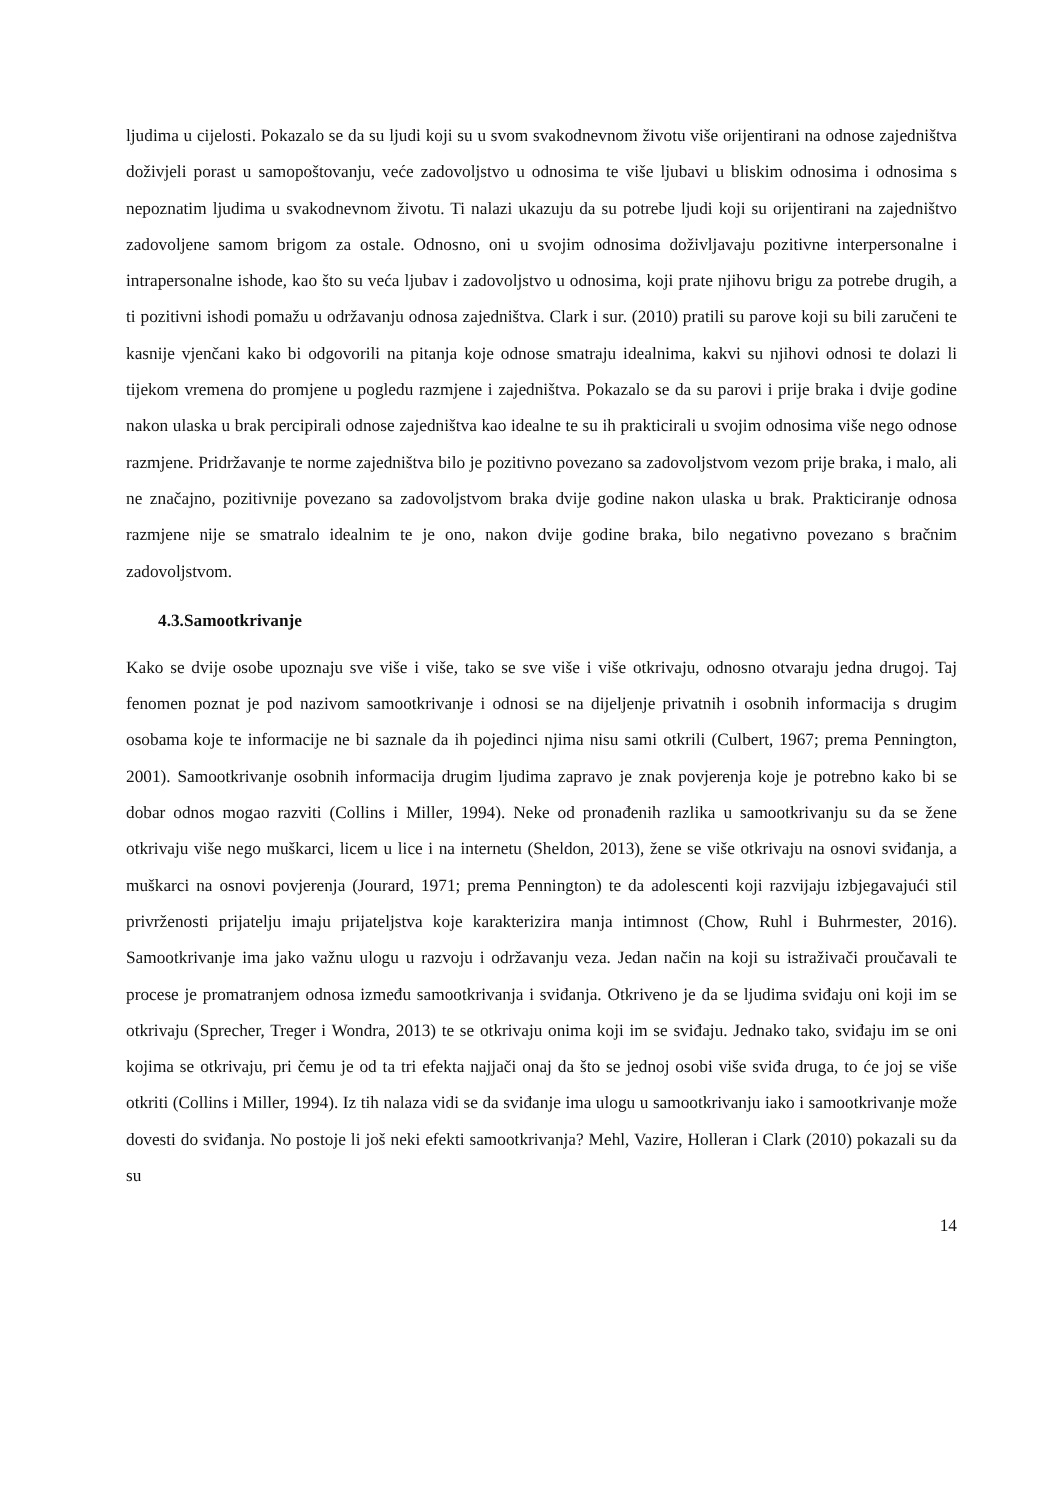ljudima u cijelosti. Pokazalo se da su ljudi koji su u svom svakodnevnom životu više orijentirani na odnose zajedništva doživjeli porast u samopoštovanju, veće zadovoljstvo u odnosima te više ljubavi u bliskim odnosima i odnosima s nepoznatim ljudima u svakodnevnom životu. Ti nalazi ukazuju da su potrebe ljudi koji su orijentirani na zajedništvo zadovoljene samom brigom za ostale. Odnosno, oni u svojim odnosima doživljavaju pozitivne interpersonalne i intrapersonalne ishode, kao što su veća ljubav i zadovoljstvo u odnosima, koji prate njihovu brigu za potrebe drugih, a ti pozitivni ishodi pomažu u održavanju odnosa zajedništva. Clark i sur. (2010) pratili su parove koji su bili zaručeni te kasnije vjenčani kako bi odgovorili na pitanja koje odnose smatraju idealnima, kakvi su njihovi odnosi te dolazi li tijekom vremena do promjene u pogledu razmjene i zajedništva. Pokazalo se da su parovi i prije braka i dvije godine nakon ulaska u brak percipirali odnose zajedništva kao idealne te su ih prakticirali u svojim odnosima više nego odnose razmjene. Pridržavanje te norme zajedništva bilo je pozitivno povezano sa zadovoljstvom vezom prije braka, i malo, ali ne značajno, pozitivnije povezano sa zadovoljstvom braka dvije godine nakon ulaska u brak. Prakticiranje odnosa razmjene nije se smatralo idealnim te je ono, nakon dvije godine braka, bilo negativno povezano s bračnim zadovoljstvom.
4.3.Samootkrivanje
Kako se dvije osobe upoznaju sve više i više, tako se sve više i više otkrivaju, odnosno otvaraju jedna drugoj. Taj fenomen poznat je pod nazivom samootkrivanje i odnosi se na dijeljenje privatnih i osobnih informacija s drugim osobama koje te informacije ne bi saznale da ih pojedinci njima nisu sami otkrili (Culbert, 1967; prema Pennington, 2001). Samootkrivanje osobnih informacija drugim ljudima zapravo je znak povjerenja koje je potrebno kako bi se dobar odnos mogao razviti (Collins i Miller, 1994). Neke od pronađenih razlika u samootkrivanju su da se žene otkrivaju više nego muškarci, licem u lice i na internetu (Sheldon, 2013), žene se više otkrivaju na osnovi sviđanja, a muškarci na osnovi povjerenja (Jourard, 1971; prema Pennington) te da adolescenti koji razvijaju izbjegavajući stil privrženosti prijatelju imaju prijateljstva koje karakterizira manja intimnost (Chow, Ruhl i Buhrmester, 2016). Samootkrivanje ima jako važnu ulogu u razvoju i održavanju veza. Jedan način na koji su istraživači proučavali te procese je promatranjem odnosa između samootkrivanja i sviđanja. Otkriveno je da se ljudima sviđaju oni koji im se otkrivaju (Sprecher, Treger i Wondra, 2013) te se otkrivaju onima koji im se sviđaju. Jednako tako, sviđaju im se oni kojima se otkrivaju, pri čemu je od ta tri efekta najjači onaj da što se jednoj osobi više sviđa druga, to će joj se više otkriti (Collins i Miller, 1994). Iz tih nalaza vidi se da sviđanje ima ulogu u samootkrivanju iako i samootkrivanje može dovesti do sviđanja. No postoje li još neki efekti samootkrivanja? Mehl, Vazire, Holleran i Clark (2010) pokazali su da su
14